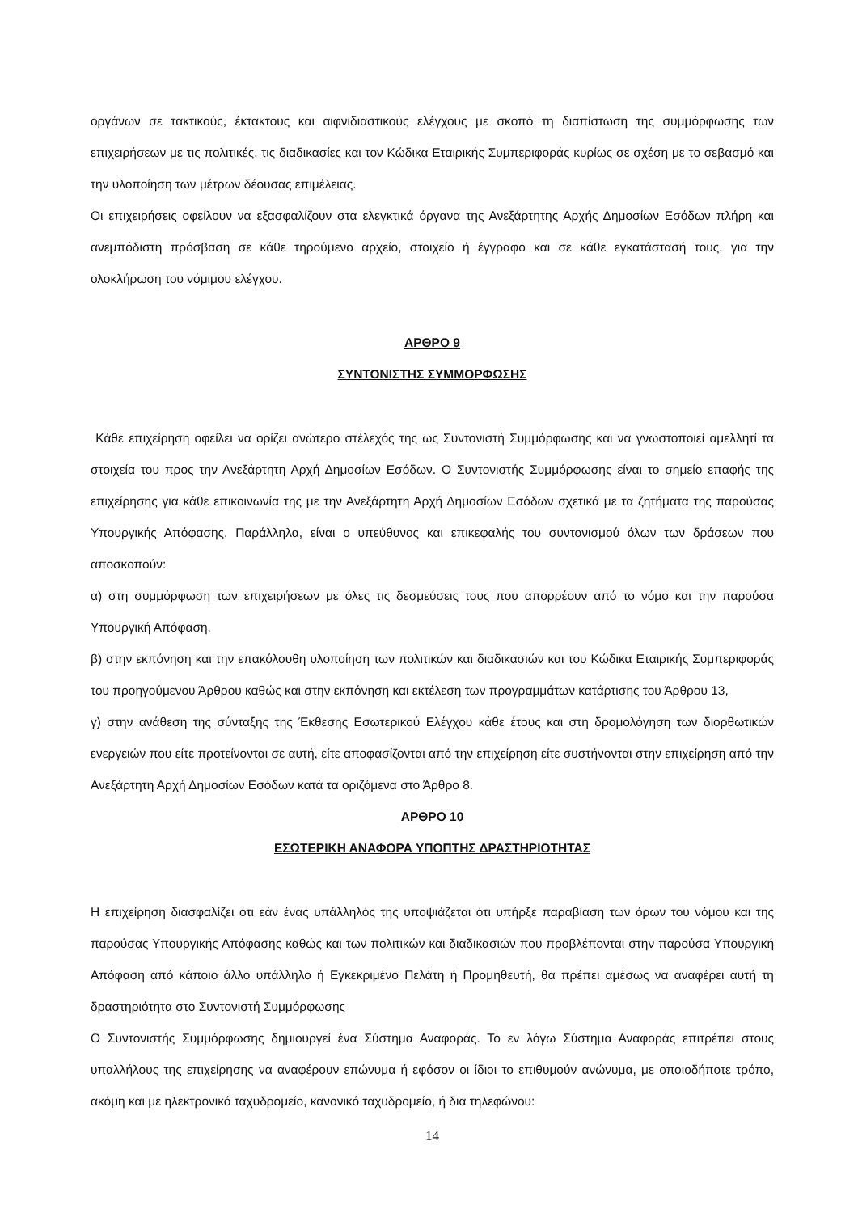οργάνων σε τακτικούς, έκτακτους και αιφνιδιαστικούς ελέγχους με σκοπό τη διαπίστωση της συμμόρφωσης των επιχειρήσεων με τις πολιτικές, τις διαδικασίες και τον Κώδικα Εταιρικής Συμπεριφοράς κυρίως σε σχέση με το σεβασμό και την υλοποίηση των μέτρων δέουσας επιμέλειας.
Οι επιχειρήσεις οφείλουν να εξασφαλίζουν στα ελεγκτικά όργανα της Ανεξάρτητης Αρχής Δημοσίων Εσόδων πλήρη και ανεμπόδιστη πρόσβαση σε κάθε τηρούμενο αρχείο, στοιχείο ή έγγραφο και σε κάθε εγκατάστασή τους, για την ολοκλήρωση του νόμιμου ελέγχου.
ΑΡΘΡΟ 9
ΣΥΝΤΟΝΙΣΤΗΣ ΣΥΜΜΟΡΦΩΣΗΣ
Κάθε επιχείρηση οφείλει να ορίζει ανώτερο στέλεχός της ως Συντονιστή Συμμόρφωσης και να γνωστοποιεί αμελλητί τα στοιχεία του προς την Ανεξάρτητη Αρχή Δημοσίων Εσόδων. Ο Συντονιστής Συμμόρφωσης είναι το σημείο επαφής της επιχείρησης για κάθε επικοινωνία της με την Ανεξάρτητη Αρχή Δημοσίων Εσόδων σχετικά με τα ζητήματα της παρούσας Υπουργικής Απόφασης. Παράλληλα, είναι ο υπεύθυνος και επικεφαλής του συντονισμού όλων των δράσεων που αποσκοπούν:
α) στη συμμόρφωση των επιχειρήσεων με όλες τις δεσμεύσεις τους που απορρέουν από το νόμο και την παρούσα Υπουργική Απόφαση,
β) στην εκπόνηση και την επακόλουθη υλοποίηση των πολιτικών και διαδικασιών και του Κώδικα Εταιρικής Συμπεριφοράς του προηγούμενου Άρθρου καθώς και στην εκπόνηση και εκτέλεση των προγραμμάτων κατάρτισης του Άρθρου 13,
γ) στην ανάθεση της σύνταξης της Έκθεσης Εσωτερικού Ελέγχου κάθε έτους και στη δρομολόγηση των διορθωτικών ενεργειών που είτε προτείνονται σε αυτή, είτε αποφασίζονται από την επιχείρηση είτε συστήνονται στην επιχείρηση από την Ανεξάρτητη Αρχή Δημοσίων Εσόδων κατά τα οριζόμενα στο Άρθρο 8.
ΑΡΘΡΟ 10
ΕΣΩΤΕΡΙΚΗ ΑΝΑΦΟΡΑ ΥΠΟΠΤΗΣ ΔΡΑΣΤΗΡΙΟΤΗΤΑΣ
Η επιχείρηση διασφαλίζει ότι εάν ένας υπάλληλός της υποψιάζεται ότι υπήρξε παραβίαση των όρων του νόμου και της παρούσας Υπουργικής Απόφασης καθώς και των πολιτικών και διαδικασιών που προβλέπονται στην παρούσα Υπουργική Απόφαση από κάποιο άλλο υπάλληλο ή Εγκεκριμένο Πελάτη ή Προμηθευτή, θα πρέπει αμέσως να αναφέρει αυτή τη δραστηριότητα στο Συντονιστή Συμμόρφωσης
Ο Συντονιστής Συμμόρφωσης δημιουργεί ένα Σύστημα Αναφοράς. Το εν λόγω Σύστημα Αναφοράς επιτρέπει στους υπαλλήλους της επιχείρησης να αναφέρουν επώνυμα ή εφόσον οι ίδιοι το επιθυμούν ανώνυμα, με οποιοδήποτε τρόπο, ακόμη και με ηλεκτρονικό ταχυδρομείο, κανονικό ταχυδρομείο, ή δια τηλεφώνου:
14